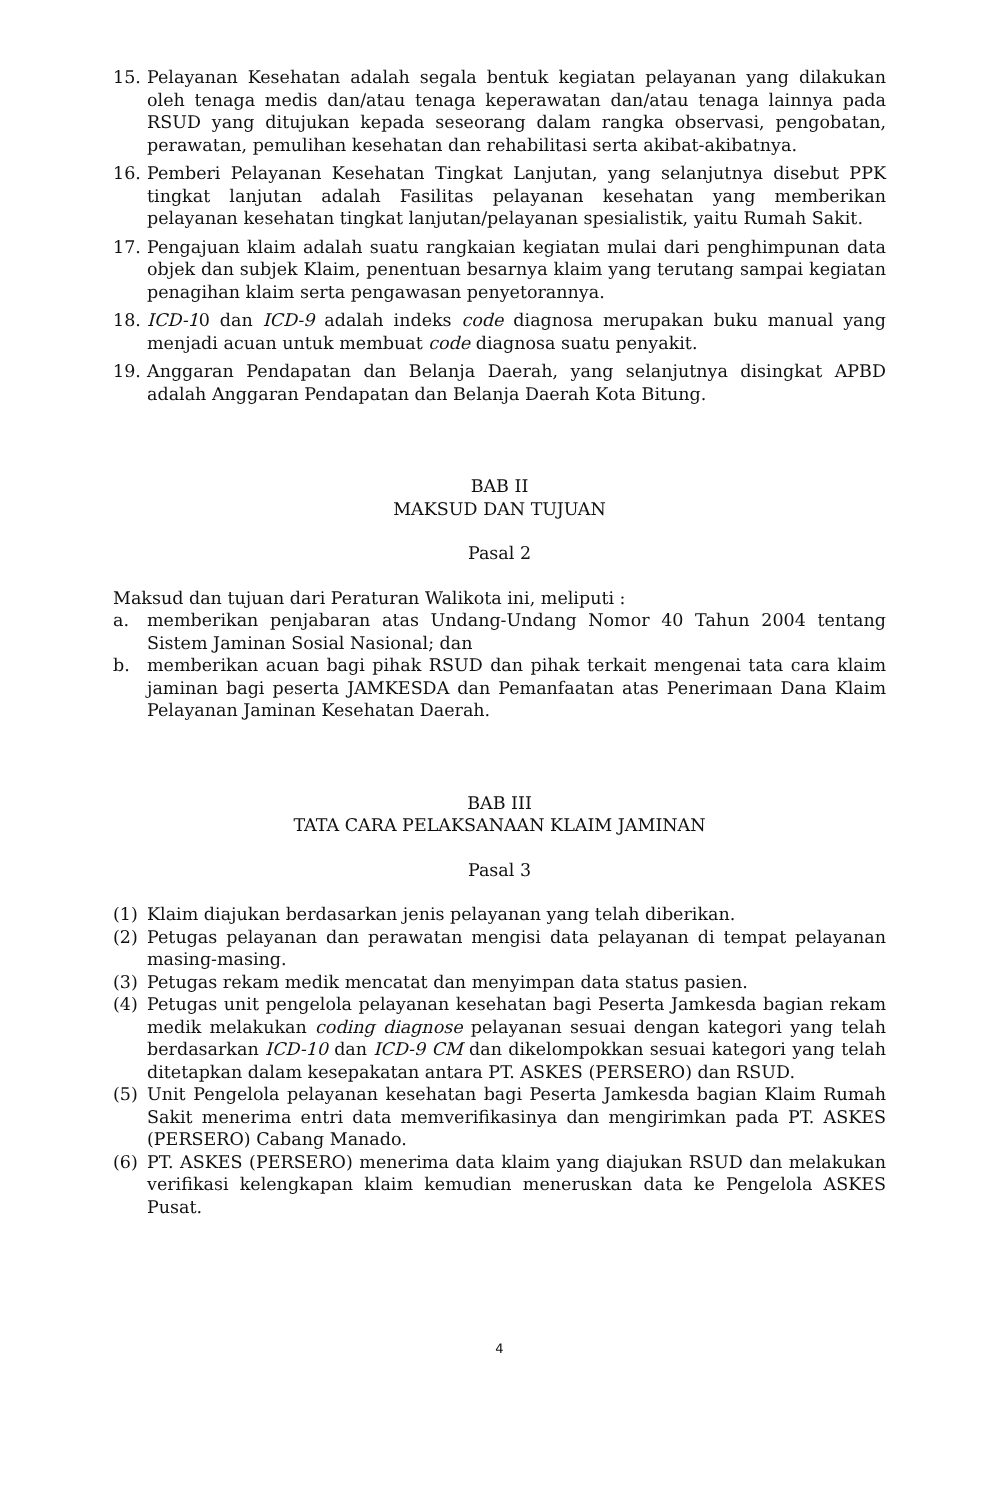15. Pelayanan Kesehatan adalah segala bentuk kegiatan pelayanan yang dilakukan oleh tenaga medis dan/atau tenaga keperawatan dan/atau tenaga lainnya pada RSUD yang ditujukan kepada seseorang dalam rangka observasi, pengobatan, perawatan, pemulihan kesehatan dan rehabilitasi serta akibat-akibatnya.
16. Pemberi Pelayanan Kesehatan Tingkat Lanjutan, yang selanjutnya disebut PPK tingkat lanjutan adalah Fasilitas pelayanan kesehatan yang memberikan pelayanan kesehatan tingkat lanjutan/pelayanan spesialistik, yaitu Rumah Sakit.
17. Pengajuan klaim adalah suatu rangkaian kegiatan mulai dari penghimpunan data objek dan subjek Klaim, penentuan besarnya klaim yang terutang sampai kegiatan penagihan klaim serta pengawasan penyetorannya.
18. ICD-10 dan ICD-9 adalah indeks code diagnosa merupakan buku manual yang menjadi acuan untuk membuat code diagnosa suatu penyakit.
19. Anggaran Pendapatan dan Belanja Daerah, yang selanjutnya disingkat APBD adalah Anggaran Pendapatan dan Belanja Daerah Kota Bitung.
BAB II
MAKSUD DAN TUJUAN
Pasal 2
Maksud dan tujuan dari Peraturan Walikota ini, meliputi :
a. memberikan penjabaran atas Undang-Undang Nomor 40 Tahun 2004 tentang Sistem Jaminan Sosial Nasional; dan
b. memberikan acuan bagi pihak RSUD dan pihak terkait mengenai tata cara klaim jaminan bagi peserta JAMKESDA dan Pemanfaatan atas Penerimaan Dana Klaim Pelayanan Jaminan Kesehatan Daerah.
BAB III
TATA CARA PELAKSANAAN KLAIM JAMINAN
Pasal 3
(1) Klaim diajukan berdasarkan jenis pelayanan yang telah diberikan.
(2) Petugas pelayanan dan perawatan mengisi data pelayanan di tempat pelayanan masing-masing.
(3) Petugas rekam medik mencatat dan menyimpan data status pasien.
(4) Petugas unit pengelola pelayanan kesehatan bagi Peserta Jamkesda bagian rekam medik melakukan coding diagnose pelayanan sesuai dengan kategori yang telah berdasarkan ICD-10 dan ICD-9 CM dan dikelompokkan sesuai kategori yang telah ditetapkan dalam kesepakatan antara PT. ASKES (PERSERO) dan RSUD.
(5) Unit Pengelola pelayanan kesehatan bagi Peserta Jamkesda bagian Klaim Rumah Sakit menerima entri data memverifikasinya dan mengirimkan pada PT. ASKES (PERSERO) Cabang Manado.
(6) PT. ASKES (PERSERO) menerima data klaim yang diajukan RSUD dan melakukan verifikasi kelengkapan klaim kemudian meneruskan data ke Pengelola ASKES Pusat.
4